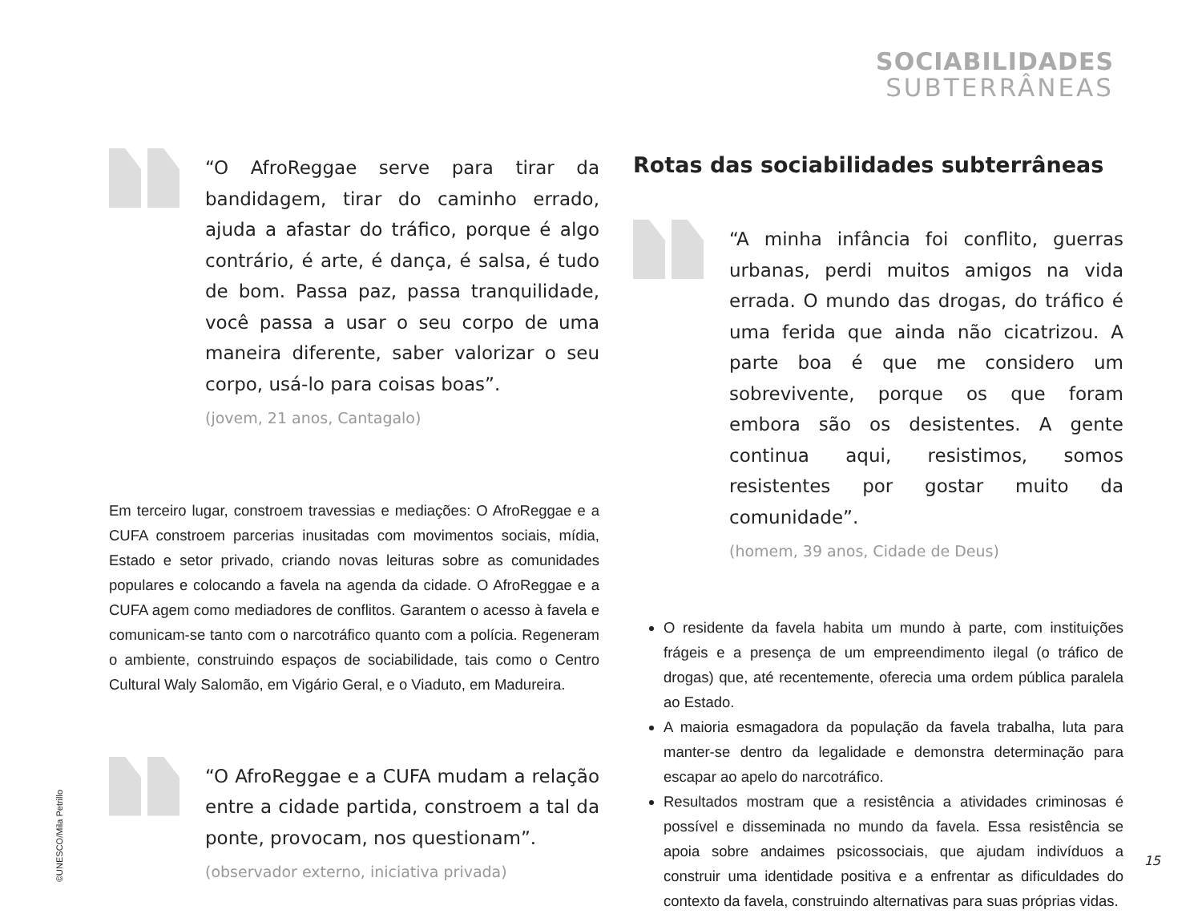SOCIABILIDADES
SUBTERRÂNEAS
“O AfroReggae serve para tirar da bandidagem, tirar do caminho errado, ajuda a afastar do tráfico, porque é algo contrário, é arte, é dança, é salsa, é tudo de bom. Passa paz, passa tranquilidade, você passa a usar o seu corpo de uma maneira diferente, saber valorizar o seu corpo, usá-lo para coisas boas”.
(jovem, 21 anos, Cantagalo)
Em terceiro lugar, constroem travessias e mediações: O AfroReggae e a CUFA constroem parcerias inusitadas com movimentos sociais, mídia, Estado e setor privado, criando novas leituras sobre as comunidades populares e colocando a favela na agenda da cidade. O AfroReggae e a CUFA agem como mediadores de conflitos. Garantem o acesso à favela e comunicam-se tanto com o narcotráfico quanto com a polícia. Regeneram o ambiente, construindo espaços de sociabilidade, tais como o Centro Cultural Waly Salomão, em Vigário Geral, e o Viaduto, em Madureira.
“O AfroReggae e a CUFA mudam a relação entre a cidade partida, constroem a tal da ponte, provocam, nos questionam”.
(observador externo, iniciativa privada)
Rotas das sociabilidades subterrâneas
“A minha infância foi conflito, guerras urbanas, perdi muitos amigos na vida errada. O mundo das drogas, do tráfico é uma ferida que ainda não cicatrizou. A parte boa é que me considero um sobrevivente, porque os que foram embora são os desistentes. A gente continua aqui, resistimos, somos resistentes por gostar muito da comunidade”.
(homem, 39 anos, Cidade de Deus)
O residente da favela habita um mundo à parte, com instituições frágeis e a presença de um empreendimento ilegal (o tráfico de drogas) que, até recentemente, oferecia uma ordem pública paralela ao Estado.
A maioria esmagadora da população da favela trabalha, luta para manter-se dentro da legalidade e demonstra determinação para escapar ao apelo do narcotráfico.
Resultados mostram que a resistência a atividades criminosas é possível e disseminada no mundo da favela. Essa resistência se apoia sobre andaimes psicossociais, que ajudam indivíduos a construir uma identidade positiva e a enfrentar as dificuldades do contexto da favela, construindo alternativas para suas próprias vidas.
©UNESCO/Mila Petrillo
15